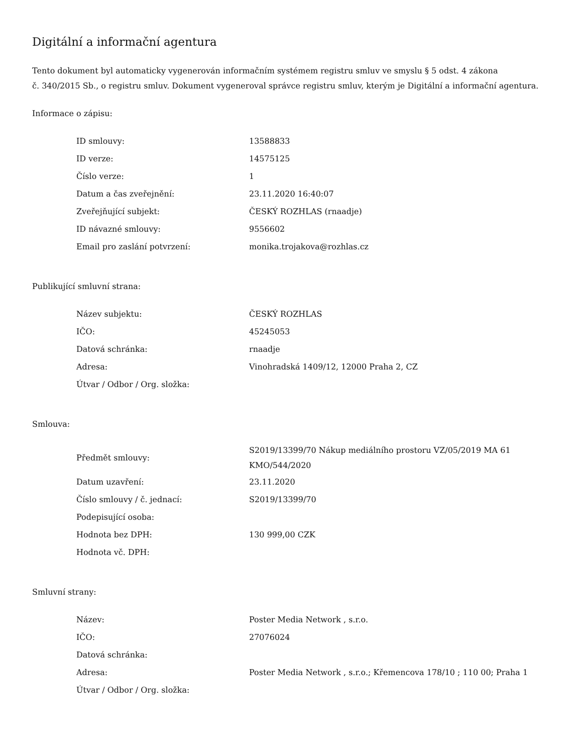Digitální a informační agentura
Tento dokument byl automaticky vygenerován informačním systémem registru smluv ve smyslu § 5 odst. 4 zákona
č. 340/2015 Sb., o registru smluv. Dokument vygeneroval správce registru smluv, kterým je Digitální a informační agentura.
Informace o zápisu:
| ID smlouvy: | 13588833 |
| ID verze: | 14575125 |
| Číslo verze: | 1 |
| Datum a čas zveřejnění: | 23.11.2020 16:40:07 |
| Zveřejňující subjekt: | ČESKÝ ROZHLAS (rnaadje) |
| ID návazné smlouvy: | 9556602 |
| Email pro zaslání potvrzení: | monika.trojakova@rozhlas.cz |
Publikující smluvní strana:
| Název subjektu: | ČESKÝ ROZHLAS |
| IČO: | 45245053 |
| Datová schránka: | rnaadje |
| Adresa: | Vinohradská 1409/12, 12000 Praha 2, CZ |
| Útvar / Odbor / Org. složka: | |
Smlouva:
| Předmět smlouvy: | S2019/13399/70 Nákup mediálního prostoru VZ/05/2019 MA 61 KMO/544/2020 |
| Datum uzavření: | 23.11.2020 |
| Číslo smlouvy / č. jednací: | S2019/13399/70 |
| Podepisující osoba: | |
| Hodnota bez DPH: | 130 999,00 CZK |
| Hodnota vč. DPH: | |
Smluvní strany:
| Název: | Poster Media Network , s.r.o. |
| IČO: | 27076024 |
| Datová schránka: | |
| Adresa: | Poster Media Network , s.r.o.; Křemencova 178/10 ; 110 00; Praha 1 |
| Útvar / Odbor / Org. složka: | |